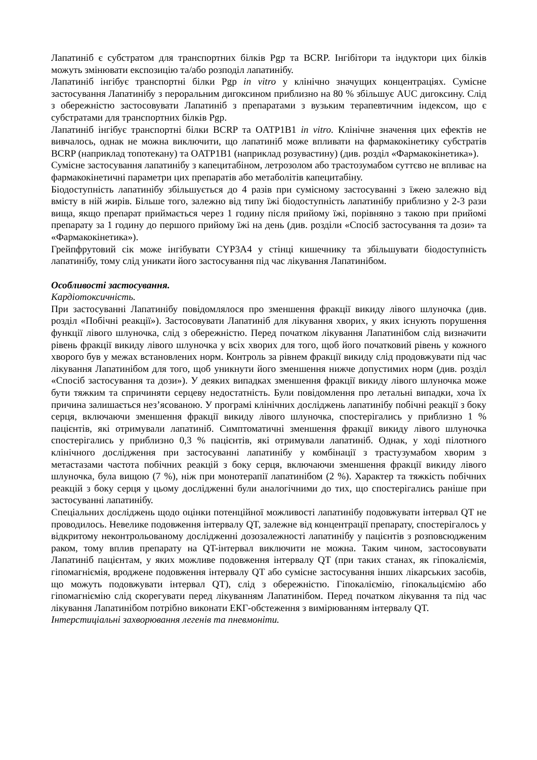Лапатиніб є субстратом для транспортних білків Pgp та BCRP. Інгібітори та індуктори цих білків можуть змінювати експозицію та/або розподіл лапатинібу.
Лапатиніб інгібує транспортні білки Pgp in vitro у клінічно значущих концентраціях. Сумісне застосування Лапатинібу з пероральним дигоксином приблизно на 80 % збільшує AUC дигоксину. Слід з обережністю застосовувати Лапатиніб з препаратами з вузьким терапевтичним індексом, що є субстратами для транспортних білків Pgp.
Лапатиніб інгібує транспортні білки BCRP та OATP1B1 in vitro. Клінічне значення цих ефектів не вивчалось, однак не можна виключити, що лапатиніб може впливати на фармакокінетику субстратів BCRP (наприклад топотекану) та OATP1B1 (наприклад розувастину) (див. розділ «Фармакокінетика»).
Сумісне застосування лапатинібу з капецитабіном, летрозолом або трастозумабом суттєво не впливає на фармакокінетичні параметри цих препаратів або метаболітів капецитабіну.
Біодоступність лапатинібу збільшується до 4 разів при сумісному застосуванні з їжею залежно від вмісту в ній жирів. Більше того, залежно від типу їжі біодоступність лапатинібу приблизно у 2-3 рази вища, якщо препарат приймається через 1 годину після прийому їжі, порівняно з такою при прийомі препарату за 1 годину до першого прийому їжі на день (див. розділи «Спосіб застосування та дози» та «Фармакокінетика»).
Грейпфрутовий сік може інгібувати CYP3A4 у стінці кишечнику та збільшувати біодоступність лапатинібу, тому слід уникати його застосування під час лікування Лапатинібом.
Особливості застосування.
Кардіотоксичність.
При застосуванні Лапатинібу повідомлялося про зменшення фракції викиду лівого шлуночка (див. розділ «Побічні реакції»). Застосовувати Лапатиніб для лікування хворих, у яких існують порушення функції лівого шлуночка, слід з обережністю. Перед початком лікування Лапатинібом слід визначити рівень фракції викиду лівого шлуночка у всіх хворих для того, щоб його початковий рівень у кожного хворого був у межах встановлених норм. Контроль за рівнем фракції викиду слід продовжувати під час лікування Лапатинібом для того, щоб уникнути його зменшення нижче допустимих норм (див. розділ «Спосіб застосування та дози»). У деяких випадках зменшення фракції викиду лівого шлуночка може бути тяжким та спричиняти серцеву недостатність. Були повідомлення про летальні випадки, хоча їх причина залишається нез’ясованою. У програмі клінічних досліджень лапатинібу побічні реакції з боку серця, включаючи зменшення фракції викиду лівого шлуночка, спостерігались у приблизно 1 % пацієнтів, які отримували лапатиніб. Симптоматичні зменшення фракції викиду лівого шлуночка спостерігались у приблизно 0,3 % пацієнтів, які отримували лапатиніб. Однак, у ході пілотного клінічного дослідження при застосуванні лапатинібу у комбінації з трастузумабом хворим з метастазами частота побічних реакцій з боку серця, включаючи зменшення фракції викиду лівого шлуночка, була вищою (7 %), ніж при монотерапії лапатинібом (2 %). Характер та тяжкість побічних реакцій з боку серця у цьому дослідженні були аналогічними до тих, що спостерігались раніше при застосуванні лапатинібу.
Спеціальних досліджень щодо оцінки потенційної можливості лапатинібу подовжувати інтервал QT не проводилось. Невелике подовження інтервалу QT, залежне від концентрації препарату, спостерігалось у відкритому неконтрольованому дослідженні дозозалежності лапатинібу у пацієнтів з розповсюдженим раком, тому вплив препарату на QT-інтервал виключити не можна. Таким чином, застосовувати Лапатиніб пацієнтам, у яких можливе подовження інтервалу QT (при таких станах, як гіпокаліємія, гіпомагніємія, вроджене подовження інтервалу QT або сумісне застосування інших лікарських засобів, що можуть подовжувати інтервал QT), слід з обережністю. Гіпокаліємію, гіпокальціємію або гіпомагніємію слід скорегувати перед лікуванням Лапатинібом. Перед початком лікування та під час лікування Лапатинібом потрібно виконати ЕКГ-обстеження з вимірюванням інтервалу QT.
Інтерстиціальні захворювання легенів та пневмоніти.